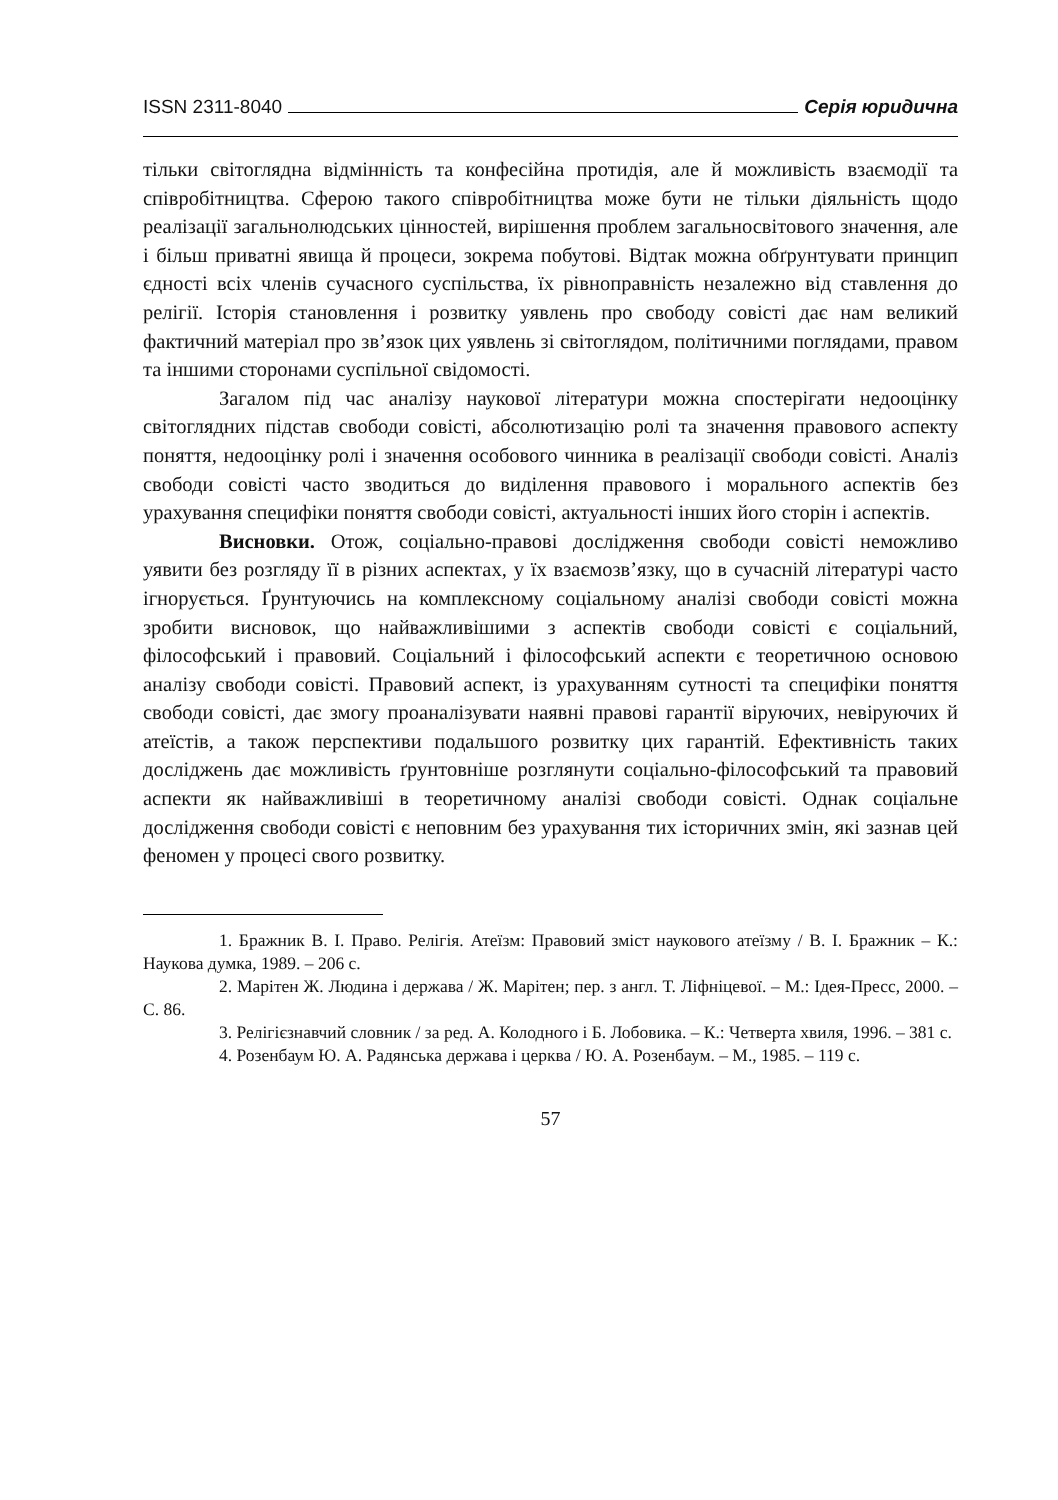ISSN 2311-8040 Серія юридична
тільки світоглядна відмінність та конфесійна протидія, але й можливість взаємодії та співробітництва. Сферою такого співробітництва може бути не тільки діяльність щодо реалізації загальнолюдських цінностей, вирішення проблем загальносвітового значення, але і більш приватні явища й процеси, зокрема побутові. Відтак можна обґрунтувати принцип єдності всіх членів сучасного суспільства, їх рівноправність незалежно від ставлення до релігії. Історія становлення і розвитку уявлень про свободу совісті дає нам великий фактичний матеріал про зв’язок цих уявлень зі світоглядом, політичними поглядами, правом та іншими сторонами суспільної свідомості.
Загалом під час аналізу наукової літератури можна спостерігати недооцінку світоглядних підстав свободи совісті, абсолютизацію ролі та значення правового аспекту поняття, недооцінку ролі і значення особового чинника в реалізації свободи совісті. Аналіз свободи совісті часто зводиться до виділення правового і морального аспектів без урахування специфіки поняття свободи совісті, актуальності інших його сторін і аспектів.
Висновки. Отож, соціально-правові дослідження свободи совісті неможливо уявити без розгляду її в різних аспектах, у їх взаємозв’язку, що в сучасній літературі часто ігнорується. Ґрунтуючись на комплексному соціальному аналізі свободи совісті можна зробити висновок, що найважливішими з аспектів свободи совісті є соціальний, філософський і правовий. Соціальний і філософський аспекти є теоретичною основою аналізу свободи совісті. Правовий аспект, із урахуванням сутності та специфіки поняття свободи совісті, дає змогу проаналізувати наявні правові гарантії віруючих, невіруючих й атеїстів, а також перспективи подальшого розвитку цих гарантій. Ефективність таких досліджень дає можливість ґрунтовніше розглянути соціально-філософський та правовий аспекти як найважливіші в теоретичному аналізі свободи совісті. Однак соціальне дослідження свободи совісті є неповним без урахування тих історичних змін, які зазнав цей феномен у процесі свого розвитку.
1. Бражник В. І. Право. Релігія. Атеїзм: Правовий зміст наукового атеїзму / В. І. Бражник – К.: Наукова думка, 1989. – 206 с.
2. Марітен Ж. Людина і держава / Ж. Марітен; пер. з англ. Т. Ліфніцевої. – М.: Ідея-Пресс, 2000. – С. 86.
3. Релігієзнавчий словник / за ред. А. Колодного і Б. Лобовика. – К.: Четверта хвиля, 1996. – 381 с.
4. Розенбаум Ю. А. Радянська держава і церква / Ю. А. Розенбаум. – М., 1985. – 119 с.
57